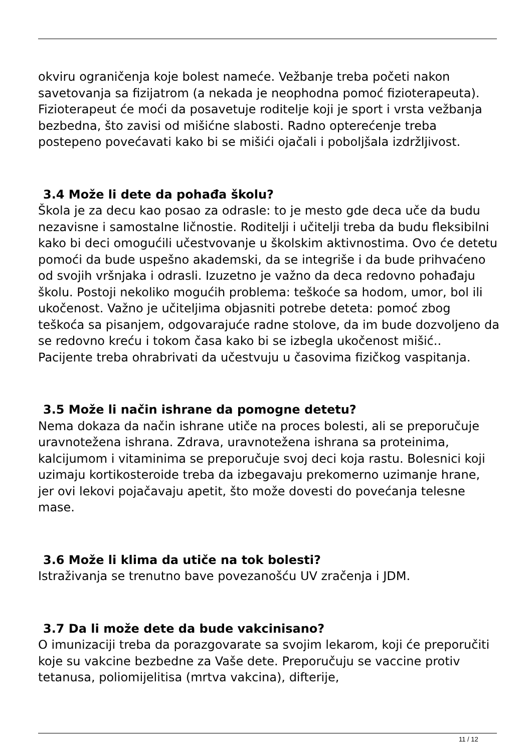okviru ograničenja koje bolest nameće. Vežbanje treba početi nakon savetovanja sa fizijatrom (a nekada je neophodna pomoć fizioterapeuta). Fizioterapeut će moći da posavetuje roditelje koji je sport i vrsta vežbanja bezbedna, što zavisi od mišićne slabosti. Radno opterećenje treba postepeno povećavati kako bi se mišići ojačali i poboljšala izdržljivost.
3.4 Može li dete da pohađa školu?
Škola je za decu kao posao za odrasle: to je mesto gde deca uče da budu nezavisne i samostalne ličnostie. Roditelji i učitelji treba da budu fleksibilni kako bi deci omogućili učestvovanje u školskim aktivnostima. Ovo će detetu pomoći da bude uspešno akademski, da se integriše i da bude prihvaćeno od svojih vršnjaka i odrasli. Izuzetno je važno da deca redovno pohađaju školu. Postoji nekoliko mogućih problema: teškoće sa hodom, umor, bol ili ukočenost. Važno je učiteljima objasniti potrebe deteta: pomoć zbog teškoća sa pisanjem, odgovarajuće radne stolove, da im bude dozvoljeno da se redovno kreću i tokom časa kako bi se izbegla ukočenost mišić.. Pacijente treba ohrabrivati da učestvuju u časovima fizičkog vaspitanja.
3.5 Može li način ishrane da pomogne detetu?
Nema dokaza da način ishrane utiče na proces bolesti, ali se preporučuje uravnotežena ishrana. Zdrava, uravnotežena ishrana sa proteinima, kalcijumom i vitaminima se preporučuje svoj deci koja rastu. Bolesnici koji uzimaju kortikosteroide treba da izbegavaju prekomerno uzimanje hrane, jer ovi lekovi pojačavaju apetit, što može dovesti do povećanja telesne mase.
3.6 Može li klima da utiče na tok bolesti?
Istraživanja se trenutno bave povezanošću UV zračenja i JDM.
3.7 Da li može dete da bude vakcinisano?
O imunizaciji treba da porazgovarate sa svojim lekarom, koji će preporučiti koje su vakcine bezbedne za Vaše dete. Preporučuju se vaccine protiv tetanusa, poliomijelitisa (mrtva vakcina), difterije,
11 / 12